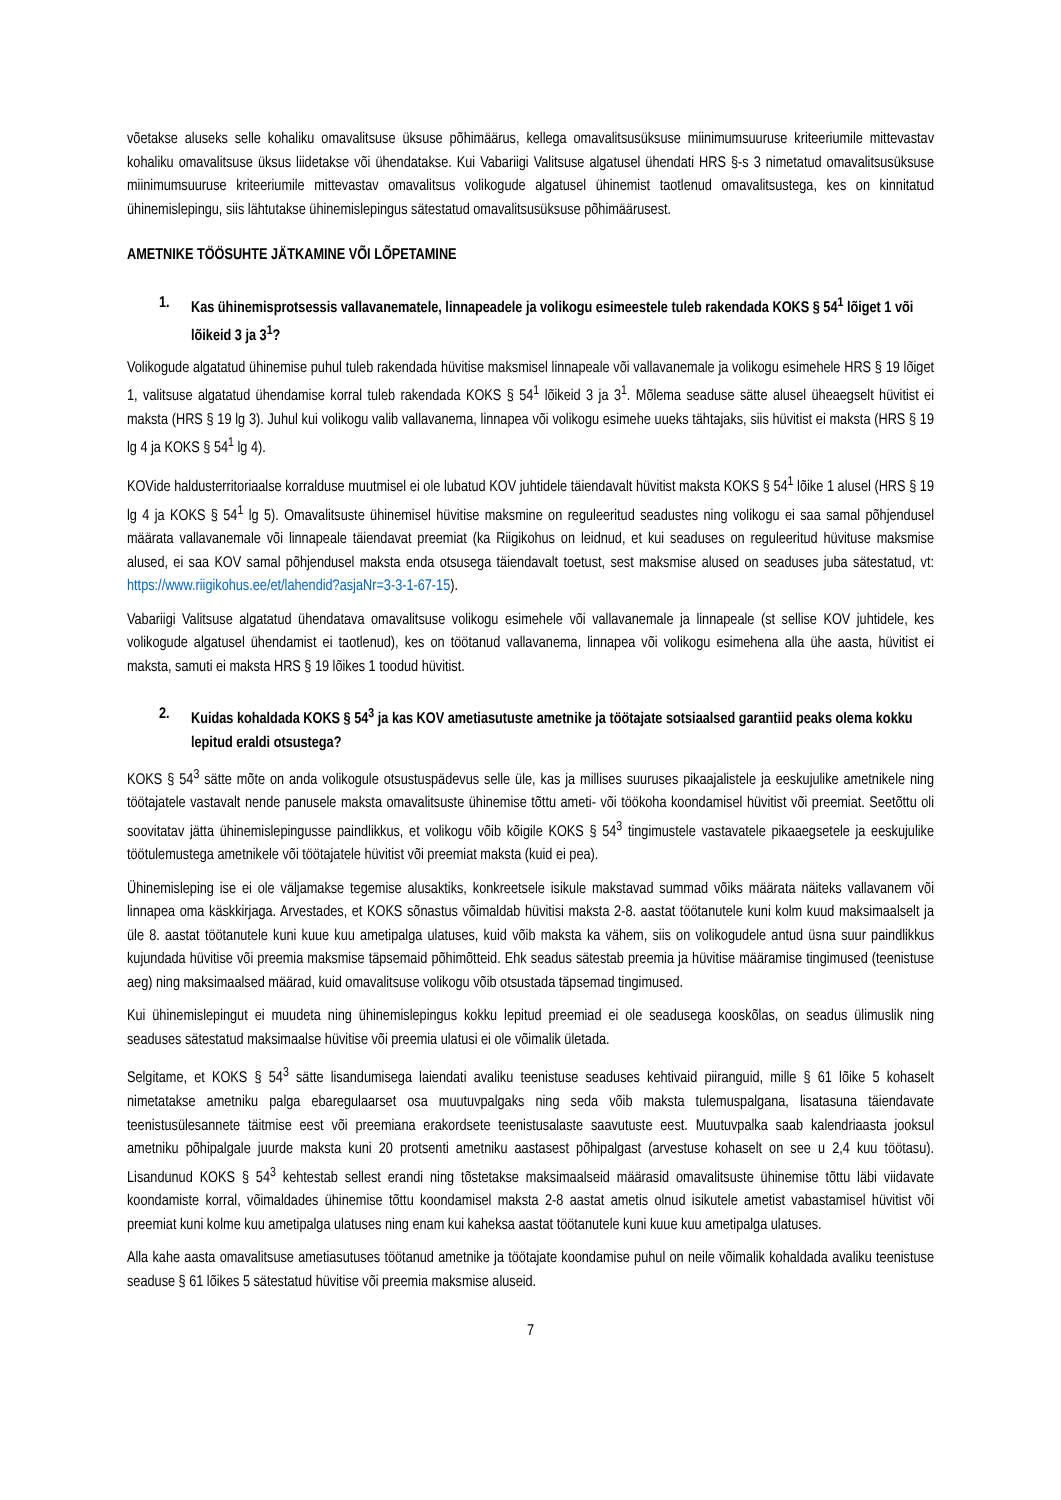võetakse aluseks selle kohaliku omavalitsuse üksuse põhimäärus, kellega omavalitsusüksuse miinimumsuuruse kriteeriumile mittevastav kohaliku omavalitsuse üksus liidetakse või ühendatakse. Kui Vabariigi Valitsuse algatusel ühendati HRS §-s 3 nimetatud omavalitsusüksuse miinimumsuuruse kriteeriumile mittevastav omavalitsus volikogude algatusel ühinemist taotlenud omavalitsustega, kes on kinnitatud ühinemislepingu, siis lähtutakse ühinemislepingus sätestatud omavalitsusüksuse põhimäärusest.
AMETNIKE TÖÖSUHTE JÄTKAMINE VÕI LÕPETAMINE
1. Kas ühinemisprotsessis vallavanematele, linnapeadele ja volikogu esimeestele tuleb rakendada KOKS § 54<sup>1</sup> lõiget 1 või lõikeid 3 ja 3<sup>1</sup>?
Volikogude algatatud ühinemise puhul tuleb rakendada hüvitise maksmisel linnapeale või vallavanemale ja volikogu esimehele HRS § 19 lõiget 1, valitsuse algatatud ühendamise korral tuleb rakendada KOKS § 54<sup>1</sup> lõikeid 3 ja 3<sup>1</sup>. Mõlema seaduse sätte alusel üheaegselt hüvitist ei maksta (HRS § 19 lg 3). Juhul kui volikogu valib vallavanema, linnapea või volikogu esimehe uueks tähtajaks, siis hüvitist ei maksta (HRS § 19 lg 4 ja KOKS § 54<sup>1</sup> lg 4).
KOVide haldusterritoriaalse korralduse muutmisel ei ole lubatud KOV juhtidele täiendavalt hüvitist maksta KOKS § 54<sup>1</sup> lõike 1 alusel (HRS § 19 lg 4 ja KOKS § 54<sup>1</sup> lg 5). Omavalitsuste ühinemisel hüvitise maksmine on reguleeritud seadustes ning volikogu ei saa samal põhjendusel määrata vallavanemale või linnapeale täiendavat preemiat (ka Riigikohus on leidnud, et kui seaduses on reguleeritud hüvituse maksmise alused, ei saa KOV samal põhjendusel maksta enda otsusega täiendavalt toetust, sest maksmise alused on seaduses juba sätestatud, vt: https://www.riigikohus.ee/et/lahendid?asjaNr=3-3-1-67-15).
Vabariigi Valitsuse algatatud ühendatava omavalitsuse volikogu esimehele või vallavanemale ja linnapeale (st sellise KOV juhtidele, kes volikogude algatusel ühendamist ei taotlenud), kes on töötanud vallavanema, linnapea või volikogu esimehena alla ühe aasta, hüvitist ei maksta, samuti ei maksta HRS § 19 lõikes 1 toodud hüvitist.
2. Kuidas kohaldada KOKS § 54<sup>3</sup> ja kas KOV ametiasutuste ametnike ja töötajate sotsiaalsed garantiid peaks olema kokku lepitud eraldi otsustega?
KOKS § 54<sup>3</sup> sätte mõte on anda volikogule otsustuspädevus selle üle, kas ja millises suuruses pikaajalistele ja eeskujulike ametnikele ning töötajatele vastavalt nende panusele maksta omavalitsuste ühinemise tõttu ameti- või töökoha koondamisel hüvitist või preemiat. Seetõttu oli soovitatav jätta ühinemislepingusse paindlikkus, et volikogu võib kõigile KOKS § 54<sup>3</sup> tingimustele vastavatele pikaaegsetele ja eeskujulike töötulemustega ametnikele või töötajatele hüvitist või preemiat maksta (kuid ei pea).
Ühinemisleping ise ei ole väljamakse tegemise alusaktiks, konkreetsele isikule makstavad summad võiks määrata näiteks vallavanem või linnapea oma käskkirjaga. Arvestades, et KOKS sõnastus võimaldab hüvitisi maksta 2-8. aastat töötanutele kuni kolm kuud maksimaalselt ja üle 8. aastat töötanutele kuni kuue kuu ametipalga ulatuses, kuid võib maksta ka vähem, siis on volikogudele antud üsna suur paindlikkus kujundada hüvitise või preemia maksmise täpsemaid põhimõtteid. Ehk seadus sätestab preemia ja hüvitise määramise tingimused (teenistuse aeg) ning maksimaalsed määrad, kuid omavalitsuse volikogu võib otsustada täpsemad tingimused.
Kui ühinemislepingut ei muudeta ning ühinemislepingus kokku lepitud preemiad ei ole seadusega kooskõlas, on seadus ülimuslik ning seaduses sätestatud maksimaalse hüvitise või preemia ulatusi ei ole võimalik ületada.
Selgitame, et KOKS § 54<sup>3</sup> sätte lisandumisega laiendati avaliku teenistuse seaduses kehtivaid piiranguid, mille § 61 lõike 5 kohaselt nimetatakse ametniku palga ebaregulaarset osa muutuvpalgaks ning seda võib maksta tulemuspalgana, lisatasuna täiendavate teenistusülesannete täitmise eest või preemiana erakordsete teenistusalaste saavutuste eest. Muutuvpalka saab kalendriaasta jooksul ametniku põhipalgale juurde maksta kuni 20 protsenti ametniku aastasest põhipalgast (arvestuse kohaselt on see u 2,4 kuu töötasu). Lisandunud KOKS § 54<sup>3</sup> kehtestab sellest erandi ning tõstetakse maksimaalseid määrasid omavalitsuste ühinemise tõttu läbi viidavate koondamiste korral, võimaldades ühinemise tõttu koondamisel maksta 2-8 aastat ametis olnud isikutele ametist vabastamisel hüvitist või preemiat kuni kolme kuu ametipalga ulatuses ning enam kui kaheksa aastat töötanutele kuni kuue kuu ametipalga ulatuses.
Alla kahe aasta omavalitsuse ametiasutuses töötanud ametnike ja töötajate koondamise puhul on neile võimalik kohaldada avaliku teenistuse seaduse § 61 lõikes 5 sätestatud hüvitise või preemia maksmise aluseid.
7